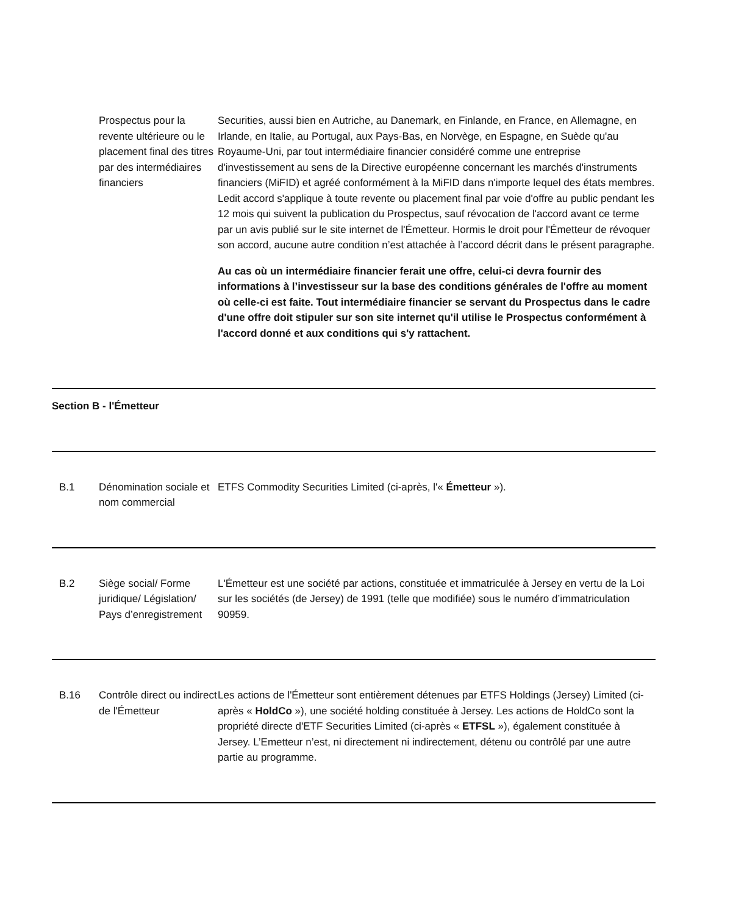| | Prospectus pour la revente ultérieure ou le placement final des titres par des intermédiaires financiers | Securities, aussi bien en Autriche, au Danemark, en Finlande, en France, en Allemagne, en Irlande, en Italie, au Portugal, aux Pays-Bas, en Norvège, en Espagne, en Suède qu'au Royaume-Uni, par tout intermédiaire financier considéré comme une entreprise d'investissement au sens de la Directive européenne concernant les marchés d'instruments financiers (MiFID) et agréé conformément à la MiFID dans n'importe lequel des états membres. Ledit accord s'applique à toute revente ou placement final par voie d'offre au public pendant les 12 mois qui suivent la publication du Prospectus, sauf révocation de l'accord avant ce terme par un avis publié sur le site internet de l'Émetteur. Hormis le droit pour l'Émetteur de révoquer son accord, aucune autre condition n’est attachée à l’accord décrit dans le présent paragraphe. Au cas où un intermédiaire financier ferait une offre, celui-ci devra fournir des informations à l’investisseur sur la base des conditions générales de l'offre au moment où celle-ci est faite. Tout intermédiaire financier se servant du Prospectus dans le cadre d'une offre doit stipuler sur son site internet qu'il utilise le Prospectus conformément à l'accord donné et aux conditions qui s'y rattachent. |
| Section B - l'Émetteur | | |
| B.1 | Dénomination sociale et nom commercial | ETFS Commodity Securities Limited (ci-après, l'« Émetteur »). |
| B.2 | Siège social/ Forme juridique/ Législation/ Pays d’enregistrement | L'Émetteur est une société par actions, constituée et immatriculée à Jersey en vertu de la Loi sur les sociétés (de Jersey) de 1991 (telle que modifiée) sous le numéro d’immatriculation 90959. |
| B.16 | Contrôle direct ou indirect de l'Émetteur | Les actions de l'Émetteur sont entièrement détenues par ETFS Holdings (Jersey) Limited (ci-après « HoldCo »), une société holding constituée à Jersey. Les actions de HoldCo sont la propriété directe d'ETF Securities Limited (ci-après « ETFSL »), également constituée à Jersey. L’Emetteur n’est, ni directement ni indirectement, détenu ou contrôlé par une autre partie au programme. |